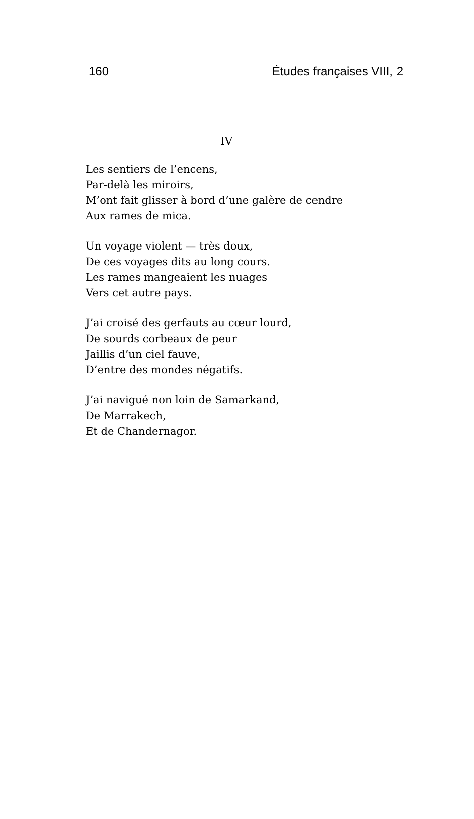160 Études françaises VIII, 2
IV
Les sentiers de l’encens,
Par-delà les miroirs,
M’ont fait glisser à bord d’une galère de cendre
Aux rames de mica.
Un voyage violent — très doux,
De ces voyages dits au long cours.
Les rames mangeaient les nuages
Vers cet autre pays.
J’ai croisé des gerfauts au cœur lourd,
De sourds corbeaux de peur
Jaillis d’un ciel fauve,
D’entre des mondes négatifs.
J’ai navigué non loin de Samarkand,
De Marrakech,
Et de Chandernagor.